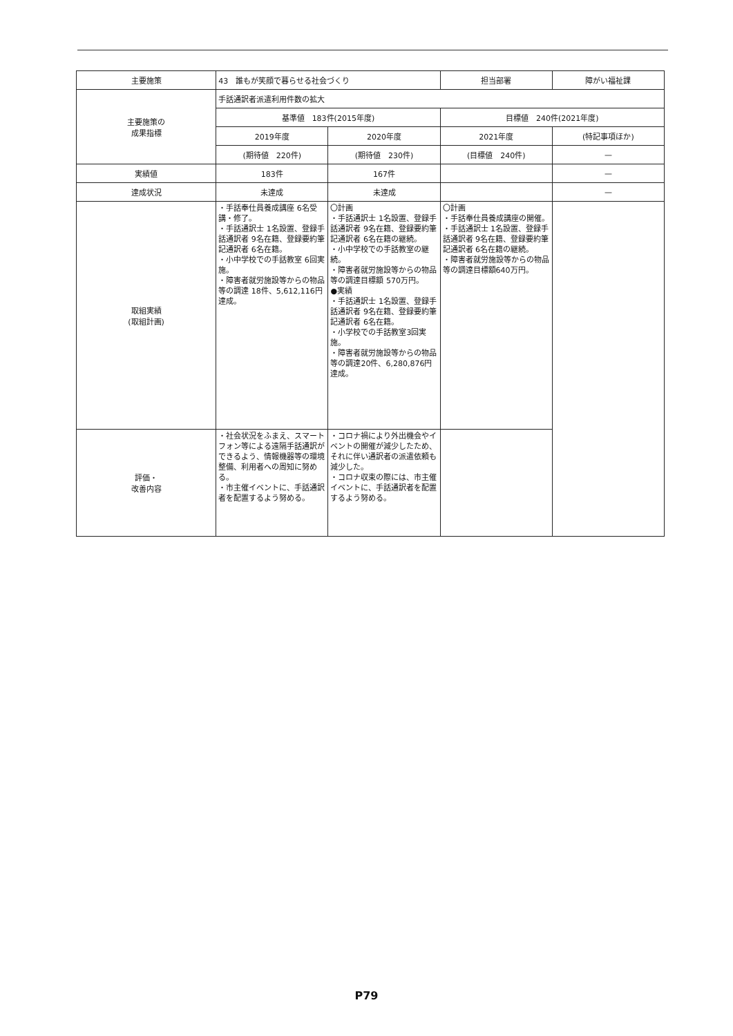| 主要施策 | 43 誰もが笑顔で暮らせる社会づくり | | 担当部署 | 障がい福祉課 |
| 主要施策の 成果指標 | 手話通訳者派遣利用件数の拡大 | | | |
| | 基準値 183件(2015年度) | | 目標値 240件(2021年度) | |
| | 2019年度 | 2020年度 | 2021年度 | (特記事項ほか) |
| | (期待値 220件) | (期待値 230件) | (目標値 240件) | — |
| 実績値 | 183件 | 167件 | | — |
| 達成状況 | 未達成 | 未達成 | | — |
| 取組実績 (取組計画) | ・手話奉仕員養成講座 6名受講・修了。 ・手話通訳士 1名設置、登録手話通訳者 9名在籍、登録要約筆記通訳者 6名在籍。 ・小中学校での手話教室 6回実施。 ・障害者就労施設等からの物品等の調達 18件、5,612,116円達成。 | 〇計画 ・手話通訳士 1名設置、登録手話通訳者 9名在籍、登録要約筆記通訳者 6名在籍の継続。 ・小中学校での手話教室の継続。 ・障害者就労施設等からの物品等の調達目標額 570万円。 ●実績 ・手話通訳士 1名設置、登録手話通訳者 9名在籍、登録要約筆記通訳者 6名在籍。 ・小学校での手話教室3回実施。 ・障害者就労施設等からの物品等の調達20件、6,280,876円達成。 | 〇計画 ・手話奉仕員養成講座の開催。 ・手話通訳士 1名設置、登録手話通訳者 9名在籍、登録要約筆記通訳者 6名在籍の継続。 ・障害者就労施設等からの物品等の調達目標額640万円。 | |
| 評価・ 改善内容 | ・社会状況をふまえ、スマートフォン等による遠隔手話通訳ができるよう、情報機器等の環境整備、利用者への周知に努める。 ・市主催イベントに、手話通訳者を配置するよう努める。 | ・コロナ禍により外出機会やイベントの開催が減少したため、それに伴い通訳者の派遣依頼も減少した。 ・コロナ収束の際には、市主催イベントに、手話通訳者を配置するよう努める。 | | |
P79